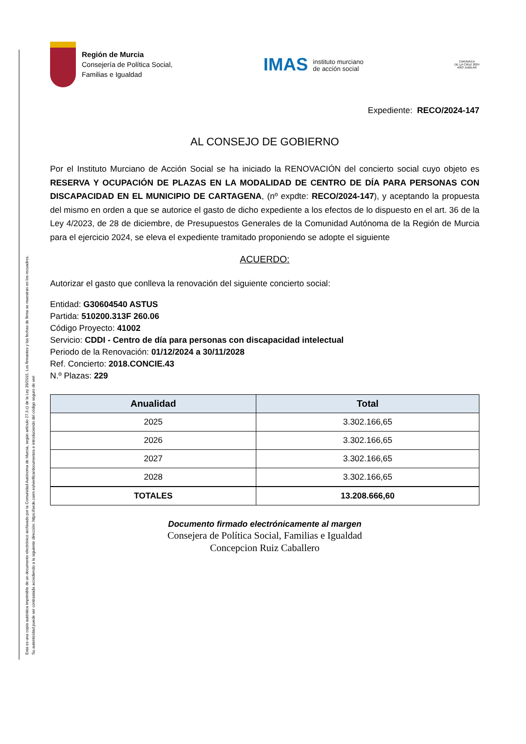Esta es una copia auténtica imprimible de un documento electrónico archivado por la Comunidad Autónoma de Murcia, según artículo 27.3.c) de la Ley 39/2015. Los firmantes y las fechas de firma se muestran en los recuadros.
Su autenticidad puede ser contrastada accediendo a la siguiente dirección: https://sede.carm.es/verificardocumentos e introduciendo del código seguro de veri
Región de Murcia
Consejería de Política Social,
Familias e Igualdad
IMAS instituto murciano
de acción social
CARAVACA
DE LA CRUZ 2024
AÑO JUBILAR
Expediente: RECO/2024-147
AL CONSEJO DE GOBIERNO
Por el Instituto Murciano de Acción Social se ha iniciado la RENOVACIÓN del concierto social cuyo objeto es RESERVA Y OCUPACIÓN DE PLAZAS EN LA MODALIDAD DE CENTRO DE DÍA PARA PERSONAS CON DISCAPACIDAD EN EL MUNICIPIO DE CARTAGENA, (nº expdte: RECO/2024-147), y aceptando la propuesta del mismo en orden a que se autorice el gasto de dicho expediente a los efectos de lo dispuesto en el art. 36 de la Ley 4/2023, de 28 de diciembre, de Presupuestos Generales de la Comunidad Autónoma de la Región de Murcia para el ejercicio 2024, se eleva el expediente tramitado proponiendo se adopte el siguiente
ACUERDO:
Autorizar el gasto que conlleva la renovación del siguiente concierto social:
Entidad: G30604540 ASTUS
Partida: 510200.313F 260.06
Código Proyecto: 41002
Servicio: CDDI - Centro de día para personas con discapacidad intelectual
Periodo de la Renovación: 01/12/2024 a 30/11/2028
Ref. Concierto: 2018.CONCIE.43
N.º Plazas: 229
| Anualidad | Total |
| --- | --- |
| 2025 | 3.302.166,65 |
| 2026 | 3.302.166,65 |
| 2027 | 3.302.166,65 |
| 2028 | 3.302.166,65 |
| TOTALES | 13.208.666,60 |
Documento firmado electrónicamente al margen
Consejera de Política Social, Familias e Igualdad
Concepcion Ruiz Caballero